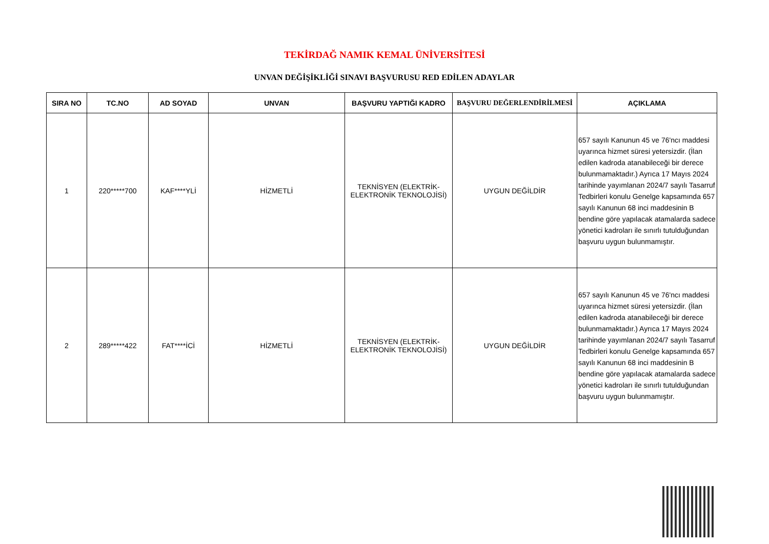TEKİRDAĞ NAMIK KEMAL ÜNİVERSİTESİ
UNVAN DEĞİŞİKLİĞİ SINAVI BAŞVURUSU RED EDİLEN ADAYLAR
| SIRA NO | TC.NO | AD SOYAD | UNVAN | BAŞVURU YAPTIĞI KADRO | BAŞVURU DEĞERLENDİRİLMESİ | AÇIKLAMA |
| --- | --- | --- | --- | --- | --- | --- |
| 1 | 220*****700 | KAF****YLİ | HİZMETLİ | TEKNİSYEN (ELEKTRİK-ELEKTRONİK TEKNOLOJİSİ) | UYGUN DEĞİLDİR | 657 sayılı Kanunun 45 ve 76'ncı maddesi uyarınca hizmet süresi yetersizdir. (İlan edilen kadroda atanabileceği bir derece bulunmamaktadır.) Ayrıca 17 Mayıs 2024 tarihinde yayımlanan 2024/7 sayılı Tasarruf Tedbirleri konulu Genelge kapsamında 657 sayılı Kanunun 68 inci maddesinin B bendine göre yapılacak atamalarda sadece yönetici kadroları ile sınırlı tutulduğundan başvuru uygun bulunmamıştır. |
| 2 | 289*****422 | FAT****İCİ | HİZMETLİ | TEKNİSYEN (ELEKTRİK-ELEKTRONİK TEKNOLOJİSİ) | UYGUN DEĞİLDİR | 657 sayılı Kanunun 45 ve 76'ncı maddesi uyarınca hizmet süresi yetersizdir. (İlan edilen kadroda atanabileceği bir derece bulunmamaktadır.) Ayrıca 17 Mayıs 2024 tarihinde yayımlanan 2024/7 sayılı Tasarruf Tedbirleri konulu Genelge kapsamında 657 sayılı Kanunun 68 inci maddesinin B bendine göre yapılacak atamalarda sadece yönetici kadroları ile sınırlı tutulduğundan başvuru uygun bulunmamıştır. |